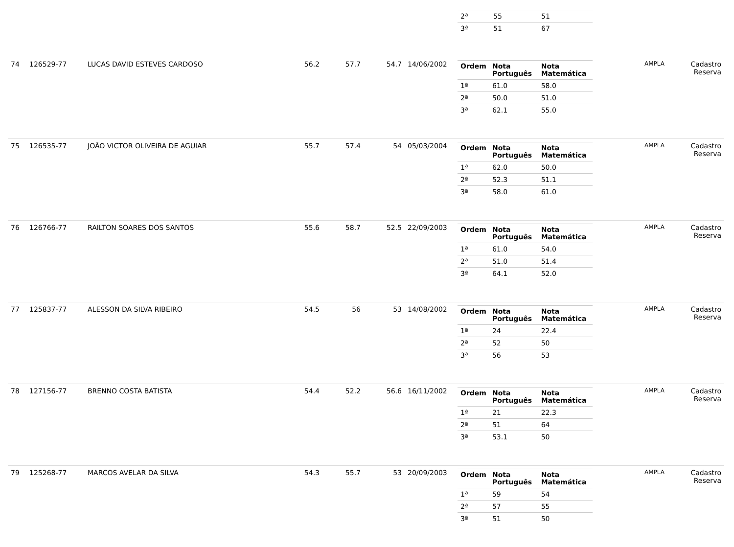| | | | | | | | / 2ª / 55 / 51 / / 3ª / 51 / 67 / | | |
| 74 | 126529-77 | LUCAS DAVID ESTEVES CARDOSO | 56.2 | 57.7 | 54.7 | 14/06/2002 | / Ordem / Nota Português / Nota Matemática / / --- / --- / --- / / 1ª / 61.0 / 58.0 / / 2ª / 50.0 / 51.0 / / 3ª / 62.1 / 55.0 / | AMPLA | Cadastro Reserva |
| 75 | 126535-77 | JOÃO VICTOR OLIVEIRA DE AGUIAR | 55.7 | 57.4 | 54 | 05/03/2004 | / Ordem / Nota Português / Nota Matemática / / --- / --- / --- / / 1ª / 62.0 / 50.0 / / 2ª / 52.3 / 51.1 / / 3ª / 58.0 / 61.0 / | AMPLA | Cadastro Reserva |
| 76 | 126766-77 | RAILTON SOARES DOS SANTOS | 55.6 | 58.7 | 52.5 | 22/09/2003 | / Ordem / Nota Português / Nota Matemática / / --- / --- / --- / / 1ª / 61.0 / 54.0 / / 2ª / 51.0 / 51.4 / / 3ª / 64.1 / 52.0 / | AMPLA | Cadastro Reserva |
| 77 | 125837-77 | ALESSON DA SILVA RIBEIRO | 54.5 | 56 | 53 | 14/08/2002 | / Ordem / Nota Português / Nota Matemática / / --- / --- / --- / / 1ª / 24 / 22.4 / / 2ª / 52 / 50 / / 3ª / 56 / 53 / | AMPLA | Cadastro Reserva |
| 78 | 127156-77 | BRENNO COSTA BATISTA | 54.4 | 52.2 | 56.6 | 16/11/2002 | / Ordem / Nota Português / Nota Matemática / / --- / --- / --- / / 1ª / 21 / 22.3 / / 2ª / 51 / 64 / / 3ª / 53.1 / 50 / | AMPLA | Cadastro Reserva |
| 79 | 125268-77 | MARCOS AVELAR DA SILVA | 54.3 | 55.7 | 53 | 20/09/2003 | / Ordem / Nota Português / Nota Matemática / / --- / --- / --- / / 1ª / 59 / 54 / / 2ª / 57 / 55 / / 3ª / 51 / 50 / | AMPLA | Cadastro Reserva |